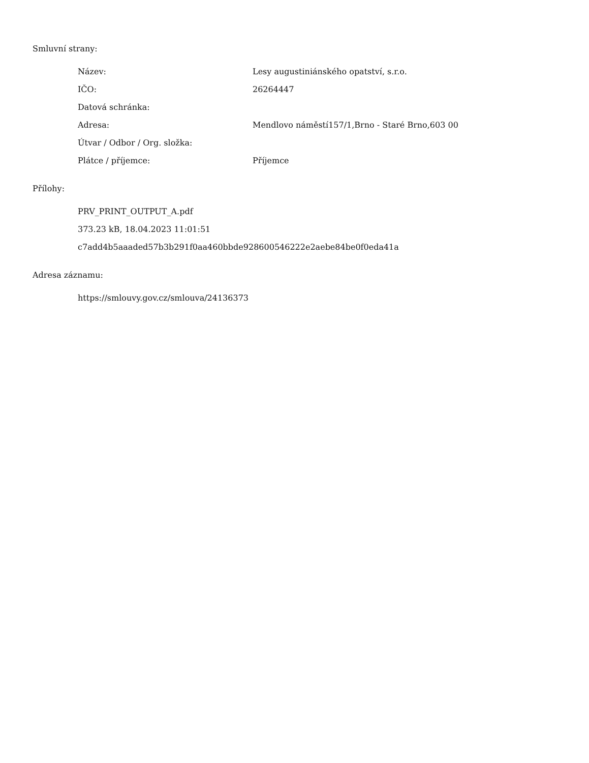Smluvní strany:
| Název: | Lesy augustiniánského opatství, s.r.o. |
| IČO: | 26264447 |
| Datová schránka: | |
| Adresa: | Mendlovo náměstí157/1,Brno - Staré Brno,603 00 |
| Útvar / Odbor / Org. složka: | |
| Plátce / příjemce: | Příjemce |
Přílohy:
PRV_PRINT_OUTPUT_A.pdf
373.23 kB, 18.04.2023 11:01:51
c7add4b5aaaded57b3b291f0aa460bbde928600546222e2aebe84be0f0eda41a
Adresa záznamu:
https://smlouvy.gov.cz/smlouva/24136373